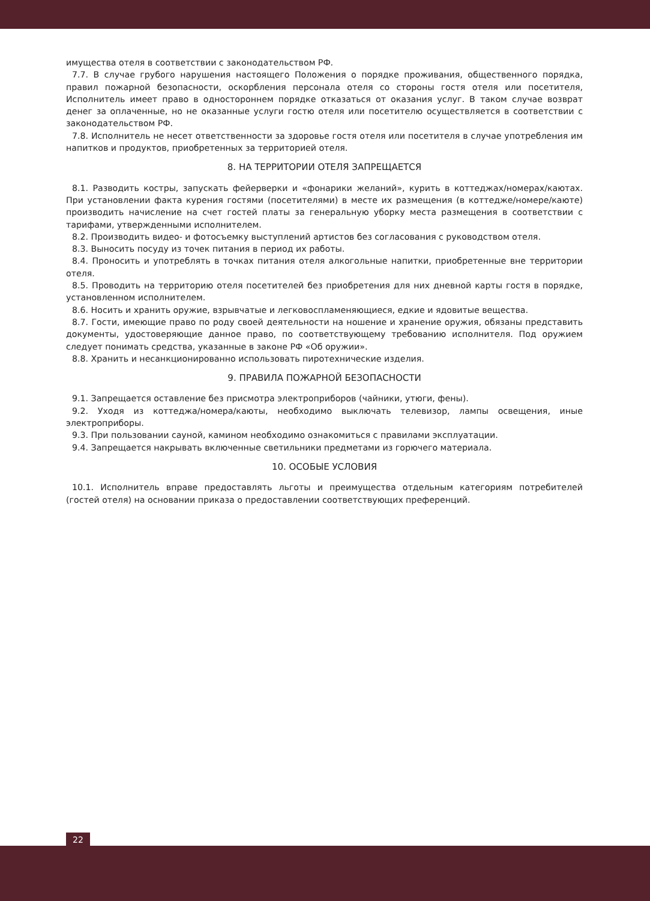имущества отеля в соответствии с законодательством РФ.
7.7. В случае грубого нарушения настоящего Положения о порядке проживания, общественного порядка, правил пожарной безопасности, оскорбления персонала отеля со стороны гостя отеля или посетителя, Исполнитель имеет право в одностороннем порядке отказаться от оказания услуг. В таком случае возврат денег за оплаченные, но не оказанные услуги гостю отеля или посетителю осуществляется в соответствии с законодательством РФ.
7.8. Исполнитель не несет ответственности за здоровье гостя отеля или посетителя в случае употребления им напитков и продуктов, приобретенных за территорией отеля.
8. НА ТЕРРИТОРИИ ОТЕЛЯ ЗАПРЕЩАЕТСЯ
8.1. Разводить костры, запускать фейерверки и «фонарики желаний», курить в коттеджах/номерах/каютах. При установлении факта курения гостями (посетителями) в месте их размещения (в коттедже/номере/каюте) производить начисление на счет гостей платы за генеральную уборку места размещения в соответствии с тарифами, утвержденными исполнителем.
8.2. Производить видео- и фотосъемку выступлений артистов без согласования с руководством отеля.
8.3. Выносить посуду из точек питания в период их работы.
8.4. Проносить и употреблять в точках питания отеля алкогольные напитки, приобретенные вне территории отеля.
8.5. Проводить на территорию отеля посетителей без приобретения для них дневной карты гостя в порядке, установленном исполнителем.
8.6. Носить и хранить оружие, взрывчатые и легковоспламеняющиеся, едкие и ядовитые вещества.
8.7. Гости, имеющие право по роду своей деятельности на ношение и хранение оружия, обязаны представить документы, удостоверяющие данное право, по соответствующему требованию исполнителя. Под оружием следует понимать средства, указанные в законе РФ «Об оружии».
8.8. Хранить и несанкционированно использовать пиротехнические изделия.
9. ПРАВИЛА ПОЖАРНОЙ БЕЗОПАСНОСТИ
9.1. Запрещается оставление без присмотра электроприборов (чайники, утюги, фены).
9.2. Уходя из коттеджа/номера/каюты, необходимо выключать телевизор, лампы освещения, иные электроприборы.
9.3. При пользовании сауной, камином необходимо ознакомиться с правилами эксплуатации.
9.4. Запрещается накрывать включенные светильники предметами из горючего материала.
10. ОСОБЫЕ УСЛОВИЯ
10.1. Исполнитель вправе предоставлять льготы и преимущества отдельным категориям потребителей (гостей отеля) на основании приказа о предоставлении соответствующих преференций.
22